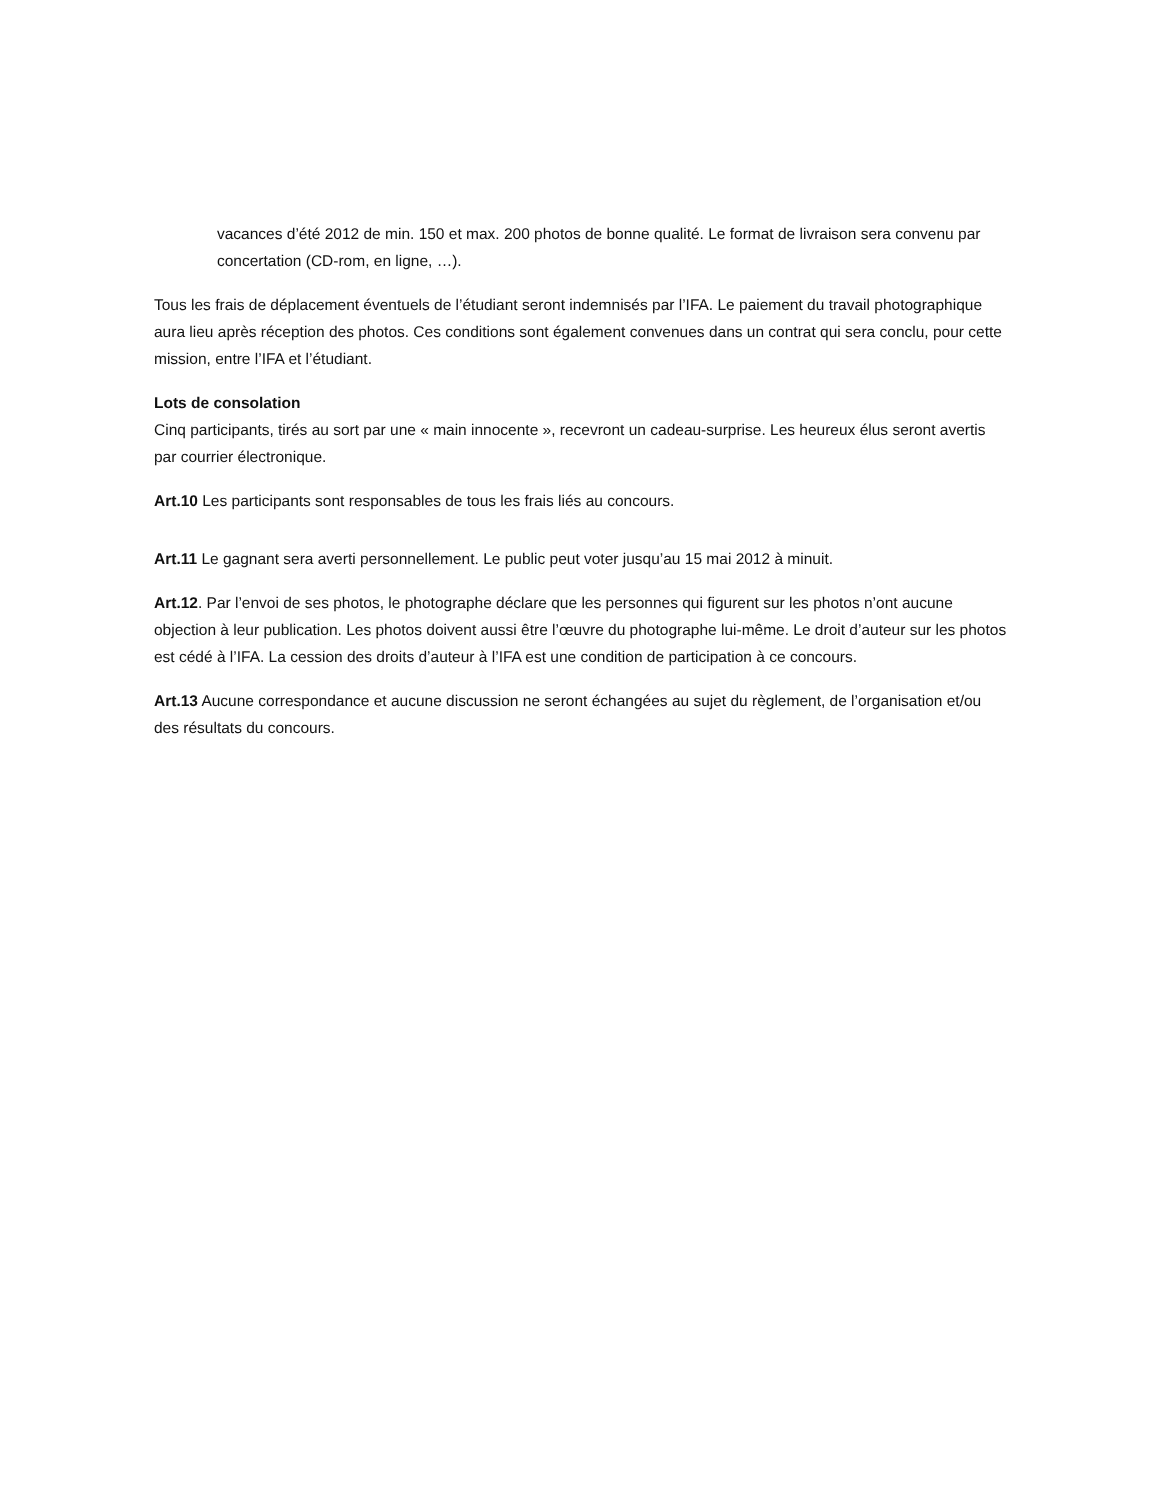vacances d’été 2012 de min. 150 et max. 200 photos de bonne qualité. Le format de livraison sera convenu par concertation (CD-rom, en ligne, …).
Tous les frais de déplacement éventuels de l’étudiant seront indemnisés par l’IFA. Le paiement du travail photographique aura lieu après réception des photos. Ces conditions sont également convenues dans un contrat qui sera conclu, pour cette mission, entre l’IFA et l’étudiant.
Lots de consolation
Cinq participants, tirés au sort par une « main innocente », recevront un cadeau-surprise. Les heureux élus seront avertis par courrier électronique.
Art.10 Les participants sont responsables de tous les frais liés au concours.
Art.11 Le gagnant sera averti personnellement. Le public peut voter jusqu’au 15 mai 2012 à minuit.
Art.12. Par l’envoi de ses photos, le photographe déclare que les personnes qui figurent sur les photos n’ont aucune objection à leur publication. Les photos doivent aussi être l’œuvre du photographe lui-même. Le droit d’auteur sur les photos est cédé à l’IFA. La cession des droits d’auteur à l’IFA est une condition de participation à ce concours.
Art.13 Aucune correspondance et aucune discussion ne seront échangées au sujet du règlement, de l’organisation et/ou des résultats du concours.